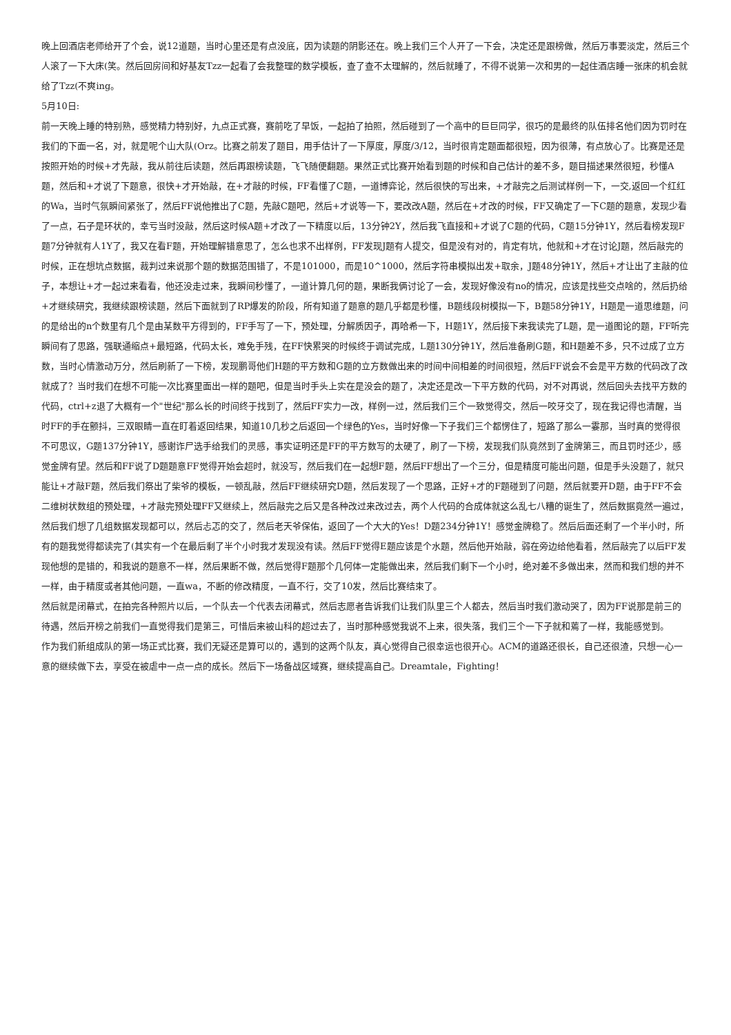晚上回酒店老师给开了个会，说12道题，当时心里还是有点没底，因为读题的阴影还在。晚上我们三个人开了一下会，决定还是跟榜做，然后万事要淡定，然后三个人滚了一下大床(笑。然后回房间和好基友Tzz一起看了会我整理的数学模板，查了查不太理解的，然后就睡了，不得不说第一次和男的一起住酒店睡一张床的机会就给了Tzz(不爽ing。
5月10日:
前一天晚上睡的特别熟，感觉精力特别好，九点正式赛，赛前吃了早饭，一起拍了拍照，然后碰到了一个高中的巨巨同学，很巧的是最终的队伍排名他们因为罚时在我们的下面一名，对，就是呢个山大队(Orz。比赛之前发了题目，用手估计了一下厚度，厚度/3/12，当时很肯定题面都很短，因为很薄，有点放心了。比赛是还是按照开始的时候+才先敲，我从前往后读题，然后再跟榜读题，飞飞随便翻题。果然正式比赛开始看到题的时候和自己估计的差不多，题目描述果然很短，秒懂A题，然后和+才说了下题意，很快+才开始敲，在+才敲的时候，FF看懂了C题，一道博弈论，然后很快的写出来，+才敲完之后测试样例一下，一交,返回一个红红的Wa，当时气氛瞬间紧张了，然后FF说他推出了C题，先敲C题吧，然后+才说等一下，要改改A题，然后在+才改的时候，FF又确定了一下C题的题意，发现少看了一点，石子是环状的，幸亏当时没敲，然后这时候A题+才改了一下精度以后，13分钟2Y，然后我飞直接和+才说了C题的代码，C题15分钟1Y，然后看榜发现F题7分钟就有人1Y了，我又在看F题，开始理解错意思了，怎么也求不出样例，FF发现J题有人提交，但是没有对的，肯定有坑，他就和+才在讨论J题，然后敲完的时候，正在想坑点数据，裁判过来说那个题的数据范围错了，不是101000，而是10^1000，然后字符串模拟出发+取余，J题48分钟1Y，然后+才让出了主敲的位子，本想让+才一起过来看看，他还没走过来，我瞬间秒懂了，一道计算几何的题，果断我俩讨论了一会，发现好像没有no的情况，应该是找些交点啥的，然后扔给+才继续研究，我继续跟榜读题，然后下面就到了RP爆发的阶段，所有知道了题意的题几乎都是秒懂，B题线段树模拟一下，B题58分钟1Y，H题是一道思维题，问的是给出的n个数里有几个是由某数平方得到的，FF手写了一下，预处理，分解质因子，再哈希一下，H题1Y，然后接下来我读完了L题，是一道图论的题，FF听完瞬间有了思路，强联通缩点+最短路，代码太长，难免手残，在FF快累哭的时候终于调试完成，L题130分钟1Y，然后准备刷G题，和H题差不多，只不过成了立方数，当时心情激动万分，然后刷新了一下榜，发现鹏哥他们H题的平方数和G题的立方数做出来的时间中间相差的时间很短，然后FF说会不会是平方数的代码改了改就成了？当时我们在想不可能一次比赛里面出一样的题吧，但是当时手头上实在是没会的题了，决定还是改一下平方数的代码，对不对再说，然后回头去找平方数的代码，ctrl+z退了大概有一个"世纪"那么长的时间终于找到了，然后FF实力一改，样例一过，然后我们三个一致觉得交，然后一咬牙交了，现在我记得也清醒，当时FF的手在颤抖，三双眼睛一直在盯着返回结果，知道10几秒之后返回一个绿色的Yes，当时好像一下子我们三个都愣住了，短路了那么一霎那，当时真的觉得很不可思议，G题137分钟1Y，感谢诈尸选手给我们的灵感，事实证明还是FF的平方数写的太硬了，刷了一下榜，发现我们队竟然到了金牌第三，而且罚时还少，感觉金牌有望。然后和FF说了D题题意FF觉得开始会超时，就没写，然后我们在一起想F题，然后FF想出了一个三分，但是精度可能出问题，但是手头没题了，就只能让+才敲F题，然后我们祭出了柴爷的模板，一顿乱敲，然后FF继续研究D题，然后发现了一个思路，正好+才的F题碰到了问题，然后就要开D题，由于FF不会二维树状数组的预处理，+才敲完预处理FF又继续上，然后敲完之后又是各种改过来改过去，两个人代码的合成体就这么乱七八糟的诞生了，然后数据竟然一遍过，然后我们想了几组数据发现都可以，然后忐忑的交了，然后老天爷保佑，返回了一个大大的Yes！D题234分钟1Y！感觉金牌稳了。然后后面还剩了一个半小时，所有的题我觉得都读完了(其实有一个在最后剩了半个小时我才发现没有读。然后FF觉得E题应该是个水题，然后他开始敲，弱在旁边给他看着，然后敲完了以后FF发现他想的是错的，和我说的题意不一样，然后果断不做，然后觉得F题那个几何体一定能做出来，然后我们剩下一个小时，绝对差不多做出来，然而和我们想的并不一样，由于精度或者其他问题，一直wa，不断的修改精度，一直不行，交了10发，然后比赛结束了。
然后就是闭幕式，在拍完各种照片以后，一个队去一个代表去闭幕式，然后志愿者告诉我们让我们队里三个人都去，然后当时我们激动哭了，因为FF说那是前三的待遇，然后开榜之前我们一直觉得我们是第三，可惜后来被山科的超过去了，当时那种感觉我说不上来，很失落，我们三个一下子就和蔫了一样，我能感觉到。
作为我们新组成队的第一场正式比赛，我们无疑还是算可以的，遇到的这两个队友，真心觉得自己很幸运也很开心。ACM的道路还很长，自己还很渣，只想一心一意的继续做下去，享受在被虐中一点一点的成长。然后下一场备战区域赛，继续提高自己。Dreamtale，Fighting！